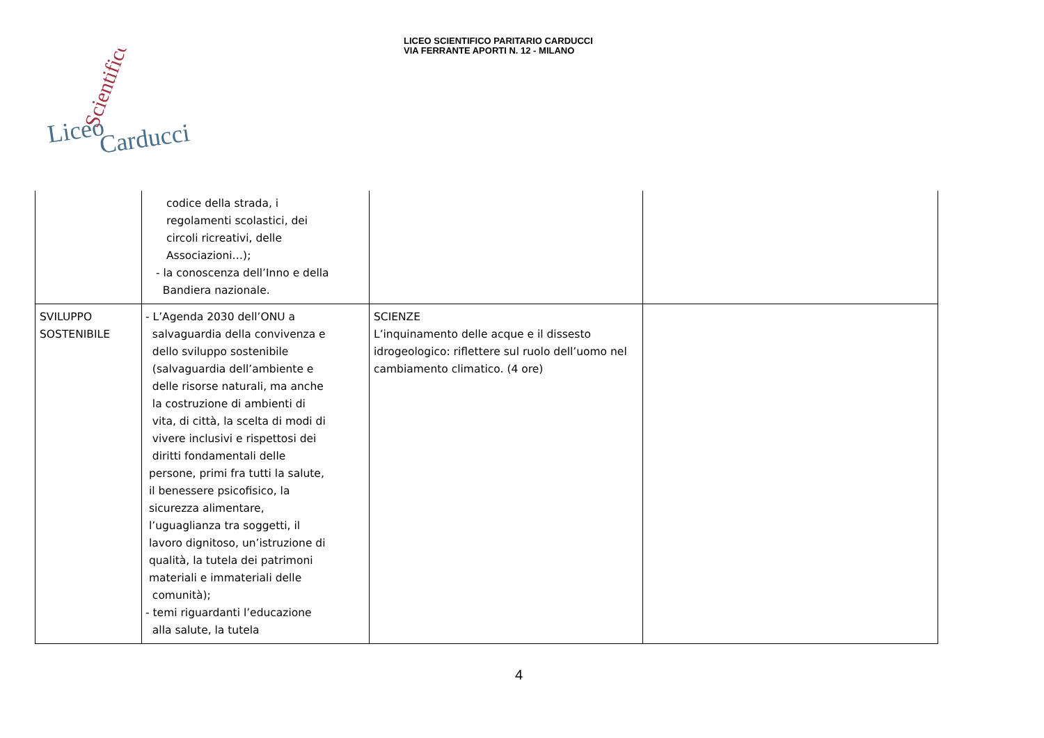LICEO SCIENTIFICO PARITARIO CARDUCCI
VIA FERRANTE APORTI N. 12 - MILANO
Liceo
Carducci
Scientifico
| | codice della strada, i regolamenti scolastici, dei circoli ricreativi, delle Associazioni…); - la conoscenza dell’Inno e della Bandiera nazionale. | | |
| SVILUPPO SOSTENIBILE | - L’Agenda 2030 dell’ONU a salvaguardia della convivenza e dello sviluppo sostenibile (salvaguardia dell’ambiente e delle risorse naturali, ma anche la costruzione di ambienti di vita, di città, la scelta di modi di vivere inclusivi e rispettosi dei diritti fondamentali delle persone, primi fra tutti la salute, il benessere psicofisico, la sicurezza alimentare, l’uguaglianza tra soggetti, il lavoro dignitoso, un’istruzione di qualità, la tutela dei patrimoni materiali e immateriali delle comunità); - temi riguardanti l’educazione alla salute, la tutela | SCIENZE L’inquinamento delle acque e il dissesto idrogeologico: riflettere sul ruolo dell’uomo nel cambiamento climatico. (4 ore) | |
4